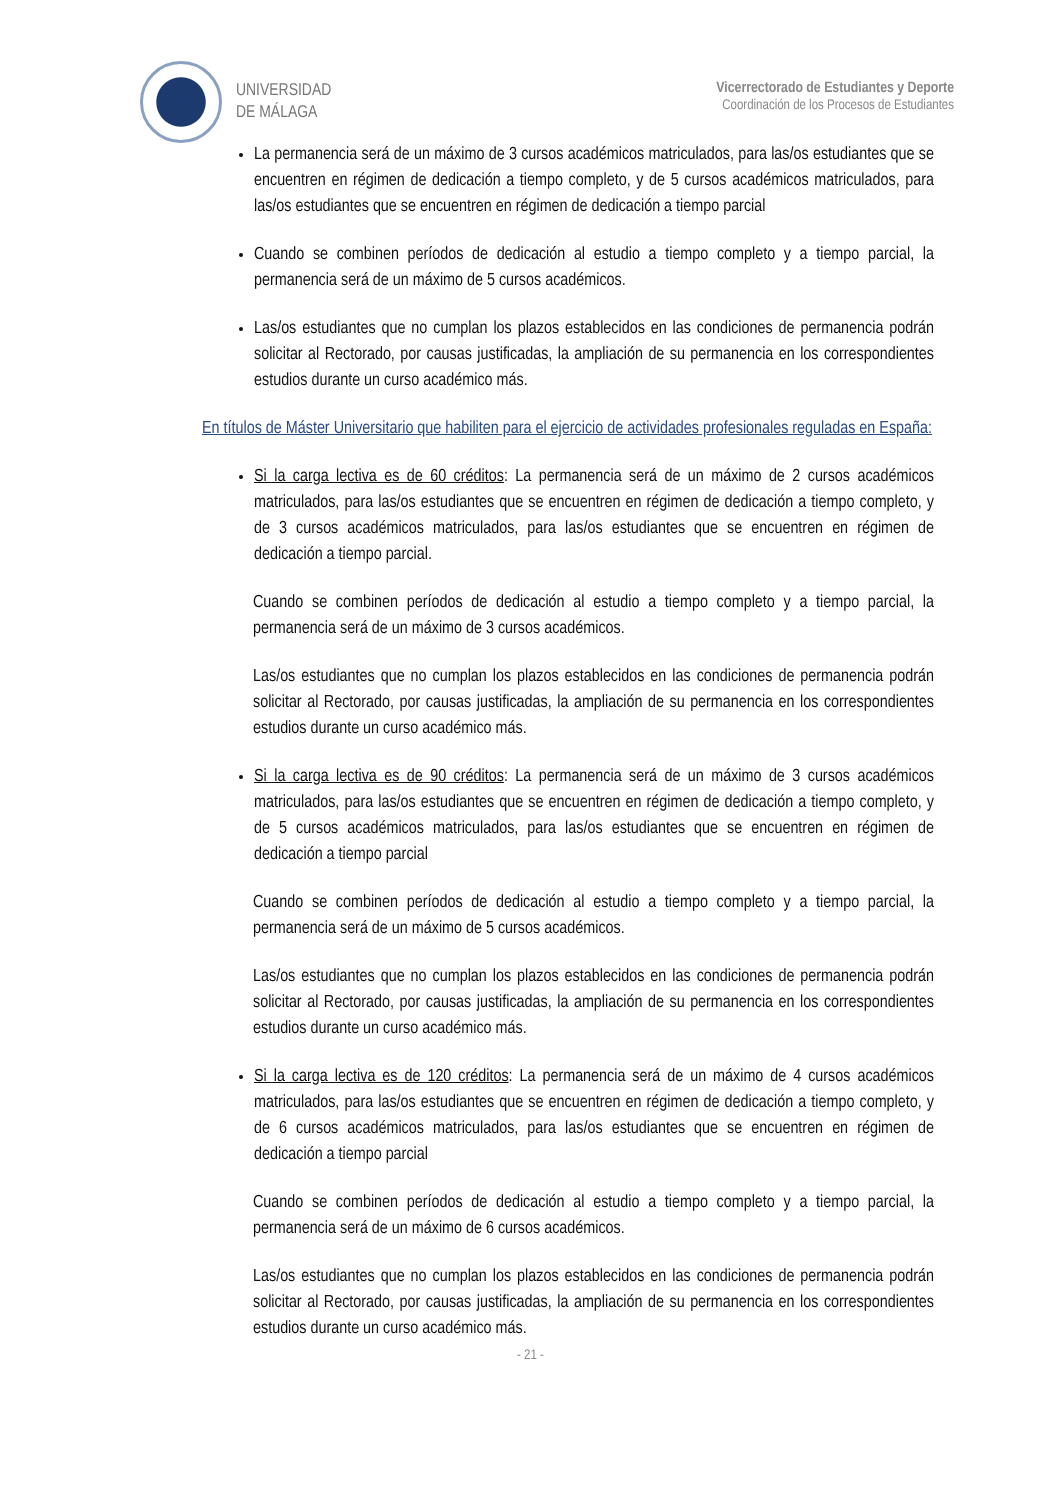UNIVERSIDAD
DE MÁLAGA
Vicerrectorado de Estudiantes y Deporte
Coordinación de los Procesos de Estudiantes
La permanencia será de un máximo de 3 cursos académicos matriculados, para las/os estudiantes que se encuentren en régimen de dedicación a tiempo completo, y de 5 cursos académicos matriculados, para las/os estudiantes que se encuentren en régimen de dedicación a tiempo parcial
Cuando se combinen períodos de dedicación al estudio a tiempo completo y a tiempo parcial, la permanencia será de un máximo de 5 cursos académicos.
Las/os estudiantes que no cumplan los plazos establecidos en las condiciones de permanencia podrán solicitar al Rectorado, por causas justificadas, la ampliación de su permanencia en los correspondientes estudios durante un curso académico más.
En títulos de Máster Universitario que habiliten para el ejercicio de actividades profesionales reguladas en España:
Si la carga lectiva es de 60 créditos: La permanencia será de un máximo de 2 cursos académicos matriculados, para las/os estudiantes que se encuentren en régimen de dedicación a tiempo completo, y de 3 cursos académicos matriculados, para las/os estudiantes que se encuentren en régimen de dedicación a tiempo parcial.
Cuando se combinen períodos de dedicación al estudio a tiempo completo y a tiempo parcial, la permanencia será de un máximo de 3 cursos académicos.
Las/os estudiantes que no cumplan los plazos establecidos en las condiciones de permanencia podrán solicitar al Rectorado, por causas justificadas, la ampliación de su permanencia en los correspondientes estudios durante un curso académico más.
Si la carga lectiva es de 90 créditos: La permanencia será de un máximo de 3 cursos académicos matriculados, para las/os estudiantes que se encuentren en régimen de dedicación a tiempo completo, y de 5 cursos académicos matriculados, para las/os estudiantes que se encuentren en régimen de dedicación a tiempo parcial
Cuando se combinen períodos de dedicación al estudio a tiempo completo y a tiempo parcial, la permanencia será de un máximo de 5 cursos académicos.
Las/os estudiantes que no cumplan los plazos establecidos en las condiciones de permanencia podrán solicitar al Rectorado, por causas justificadas, la ampliación de su permanencia en los correspondientes estudios durante un curso académico más.
Si la carga lectiva es de 120 créditos: La permanencia será de un máximo de 4 cursos académicos matriculados, para las/os estudiantes que se encuentren en régimen de dedicación a tiempo completo, y de 6 cursos académicos matriculados, para las/os estudiantes que se encuentren en régimen de dedicación a tiempo parcial
Cuando se combinen períodos de dedicación al estudio a tiempo completo y a tiempo parcial, la permanencia será de un máximo de 6 cursos académicos.
Las/os estudiantes que no cumplan los plazos establecidos en las condiciones de permanencia podrán solicitar al Rectorado, por causas justificadas, la ampliación de su permanencia en los correspondientes estudios durante un curso académico más.
- 21 -